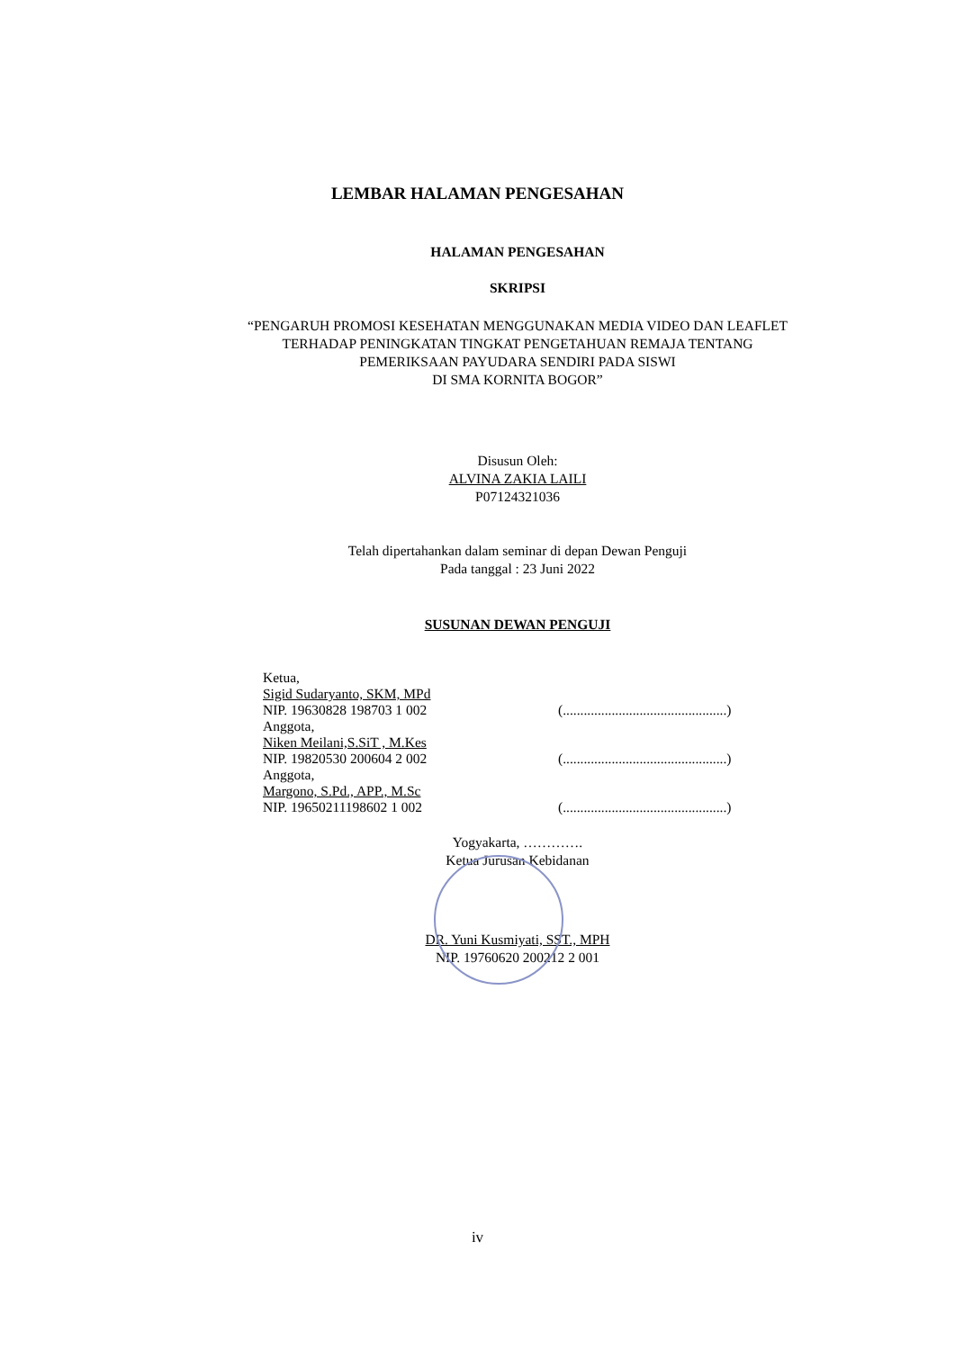LEMBAR HALAMAN PENGESAHAN
HALAMAN PENGESAHAN
SKRIPSI
“PENGARUH PROMOSI KESEHATAN MENGGUNAKAN MEDIA VIDEO DAN LEAFLET
TERHADAP PENINGKATAN TINGKAT PENGETAHUAN REMAJA TENTANG
PEMERIKSAAN PAYUDARA SENDIRI PADA SISWI
DI SMA KORNITA BOGOR”
Disusun Oleh:
ALVINA ZAKIA LAILI
P07124321036
Telah dipertahankan dalam seminar di depan Dewan Penguji
Pada tanggal : 23 Juni 2022
SUSUNAN DEWAN PENGUJI
Ketua,
Sigid Sudaryanto, SKM, MPd
NIP. 19630828 198703 1 002
(...............................................)
Anggota,
Niken Meilani,S.SiT , M.Kes
NIP. 19820530 200604 2 002
(...............................................)
Anggota,
Margono, S.Pd., APP., M.Sc
NIP. 19650211198602 1 002
(...............................................)
Yogyakarta, ………….
Ketua Jurusan Kebidanan
DR. Yuni Kusmiyati, SST., MPH
NIP. 19760620 200212 2 001
iv